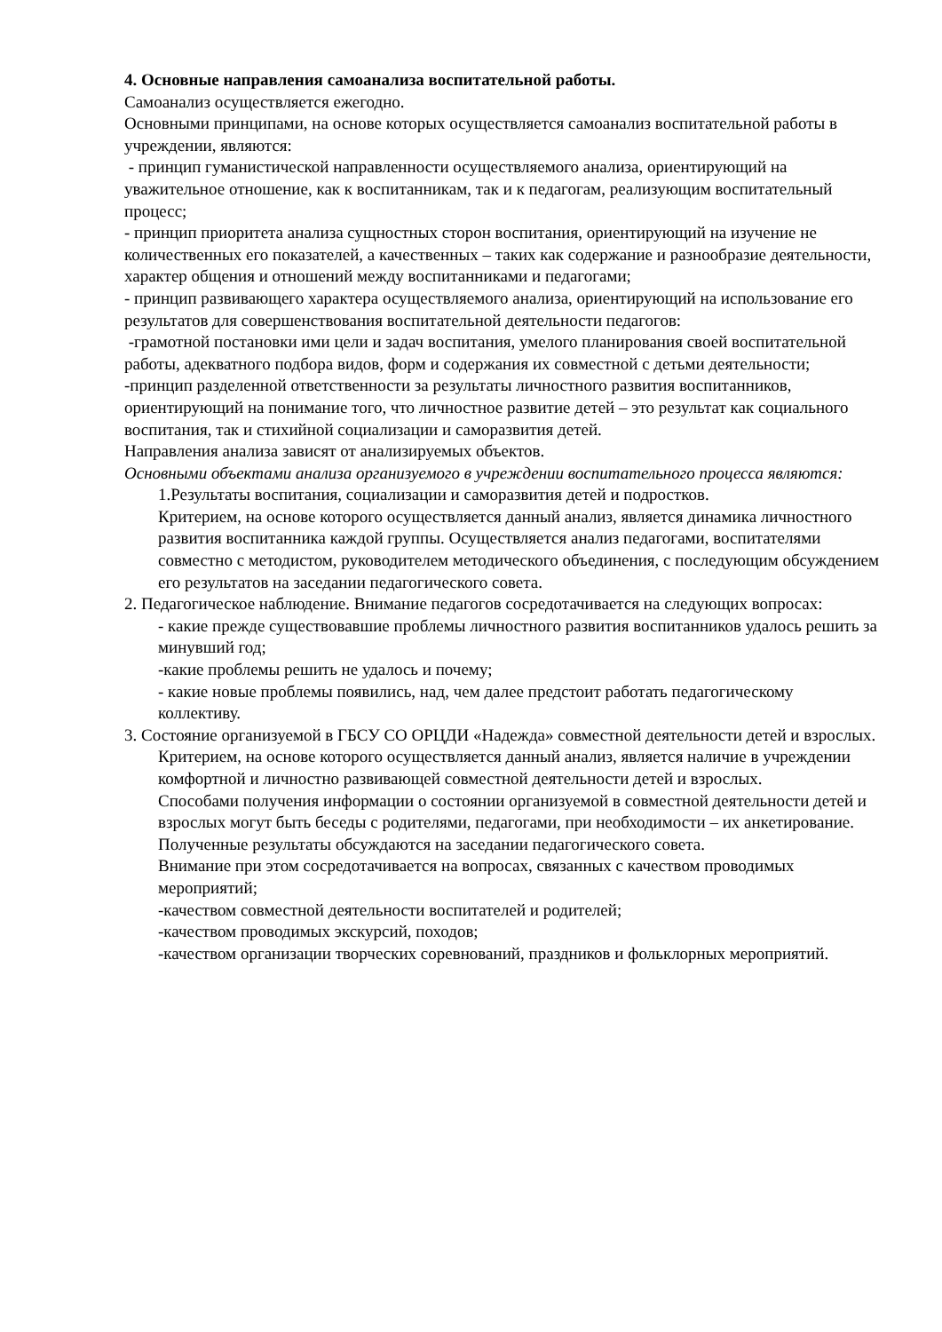4. Основные направления самоанализа воспитательной работы.
Самоанализ осуществляется ежегодно.
Основными принципами, на основе которых осуществляется самоанализ воспитательной работы в учреждении, являются:
- принцип гуманистической направленности осуществляемого анализа, ориентирующий на уважительное отношение, как к воспитанникам, так и к педагогам, реализующим воспитательный процесс;
- принцип приоритета анализа сущностных сторон воспитания, ориентирующий на изучение не количественных его показателей, а качественных – таких как содержание и разнообразие деятельности, характер общения и отношений между воспитанниками и педагогами;
- принцип развивающего характера осуществляемого анализа, ориентирующий на использование его результатов для совершенствования воспитательной деятельности педагогов:
-грамотной постановки ими цели и задач воспитания, умелого планирования своей воспитательной работы, адекватного подбора видов, форм и содержания их совместной с детьми деятельности;
-принцип разделенной ответственности за результаты личностного развития воспитанников, ориентирующий на понимание того, что личностное развитие детей – это результат как социального воспитания, так и стихийной социализации и саморазвития детей.
Направления анализа зависят от анализируемых объектов.
Основными объектами анализа организуемого в учреждении воспитательного процесса являются:
1.Результаты воспитания, социализации и саморазвития детей и подростков.
Критерием, на основе которого осуществляется данный анализ, является динамика личностного развития воспитанника каждой группы. Осуществляется анализ педагогами, воспитателями совместно с методистом, руководителем методического объединения, с последующим обсуждением его результатов на заседании педагогического совета.
2. Педагогическое наблюдение. Внимание педагогов сосредотачивается на следующих вопросах:
- какие прежде существовавшие проблемы личностного развития воспитанников удалось решить за минувший год;
-какие проблемы решить не удалось и почему;
- какие новые проблемы появились, над, чем далее предстоит работать педагогическому коллективу.
3. Состояние организуемой в ГБСУ СО ОРЦДИ «Надежда» совместной деятельности детей и взрослых.
Критерием, на основе которого осуществляется данный анализ, является наличие в учреждении комфортной и личностно развивающей совместной деятельности детей и взрослых.
Способами получения информации о состоянии организуемой в совместной деятельности детей и взрослых могут быть беседы с родителями, педагогами, при необходимости – их анкетирование. Полученные результаты обсуждаются на заседании педагогического совета.
Внимание при этом сосредотачивается на вопросах, связанных с качеством проводимых мероприятий;
-качеством совместной деятельности воспитателей и родителей;
-качеством проводимых экскурсий, походов;
-качеством организации творческих соревнований, праздников и фольклорных мероприятий.